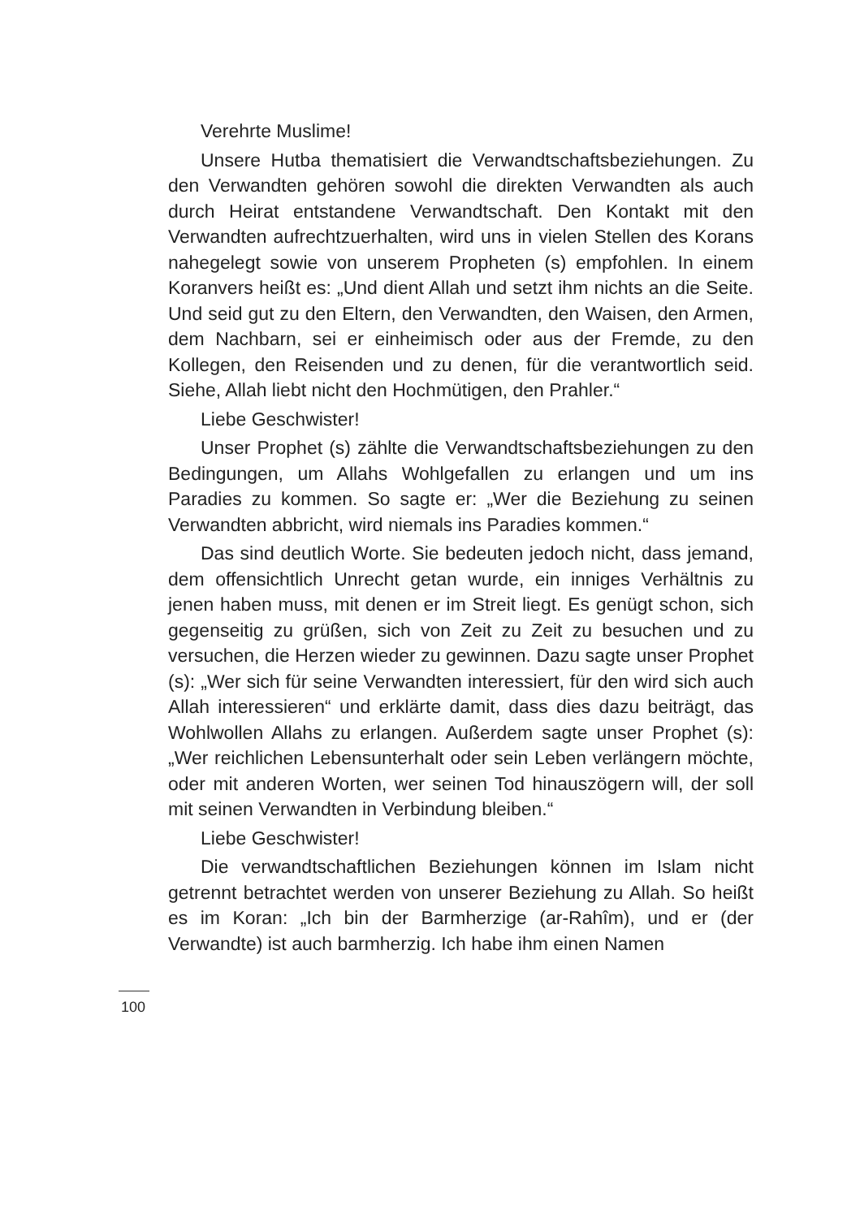Verehrte Muslime!
Unsere Hutba thematisiert die Verwandtschaftsbeziehungen. Zu den Verwandten gehören sowohl die direkten Verwandten als auch durch Heirat entstandene Verwandtschaft. Den Kontakt mit den Verwandten aufrechtzuerhalten, wird uns in vielen Stellen des Korans nahegelegt sowie von unserem Propheten (s) empfohlen. In einem Koranvers heißt es: „Und dient Allah und setzt ihm nichts an die Seite. Und seid gut zu den Eltern, den Verwandten, den Waisen, den Armen, dem Nachbarn, sei er einheimisch oder aus der Fremde, zu den Kollegen, den Reisenden und zu denen, für die verantwortlich seid. Siehe, Allah liebt nicht den Hochmütigen, den Prahler.“
Liebe Geschwister!
Unser Prophet (s) zählte die Verwandtschaftsbeziehungen zu den Bedingungen, um Allahs Wohlgefallen zu erlangen und um ins Paradies zu kommen. So sagte er: „Wer die Beziehung zu seinen Verwandten abbricht, wird niemals ins Paradies kommen.“
Das sind deutlich Worte. Sie bedeuten jedoch nicht, dass jemand, dem offensichtlich Unrecht getan wurde, ein inniges Verhältnis zu jenen haben muss, mit denen er im Streit liegt. Es genügt schon, sich gegenseitig zu grüßen, sich von Zeit zu Zeit zu besuchen und zu versuchen, die Herzen wieder zu gewinnen. Dazu sagte unser Prophet (s): „Wer sich für seine Verwandten interessiert, für den wird sich auch Allah interessieren“ und erklärte damit, dass dies dazu beiträgt, das Wohlwollen Allahs zu erlangen. Außerdem sagte unser Prophet (s): „Wer reichlichen Lebensunterhalt oder sein Leben verlängern möchte, oder mit anderen Worten, wer seinen Tod hinauszögern will, der soll mit seinen Verwandten in Verbindung bleiben.“
Liebe Geschwister!
Die verwandtschaftlichen Beziehungen können im Islam nicht getrennt betrachtet werden von unserer Beziehung zu Allah. So heißt es im Koran: „Ich bin der Barmherzige (ar-Rahîm), und er (der Verwandte) ist auch barmherzig. Ich habe ihm einen Namen
100